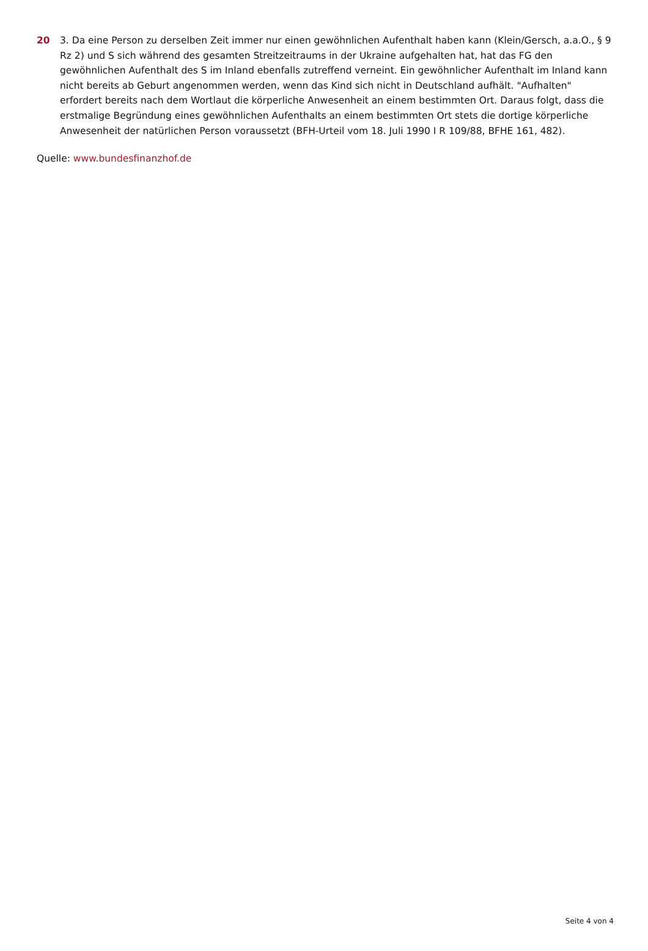20 3. Da eine Person zu derselben Zeit immer nur einen gewöhnlichen Aufenthalt haben kann (Klein/Gersch, a.a.O., § 9 Rz 2) und S sich während des gesamten Streitzeitraums in der Ukraine aufgehalten hat, hat das FG den gewöhnlichen Aufenthalt des S im Inland ebenfalls zutreffend verneint. Ein gewöhnlicher Aufenthalt im Inland kann nicht bereits ab Geburt angenommen werden, wenn das Kind sich nicht in Deutschland aufhält. "Aufhalten" erfordert bereits nach dem Wortlaut die körperliche Anwesenheit an einem bestimmten Ort. Daraus folgt, dass die erstmalige Begründung eines gewöhnlichen Aufenthalts an einem bestimmten Ort stets die dortige körperliche Anwesenheit der natürlichen Person voraussetzt (BFH-Urteil vom 18. Juli 1990 I R 109/88, BFHE 161, 482).
Quelle: www.bundesfinanzhof.de
Seite 4 von 4